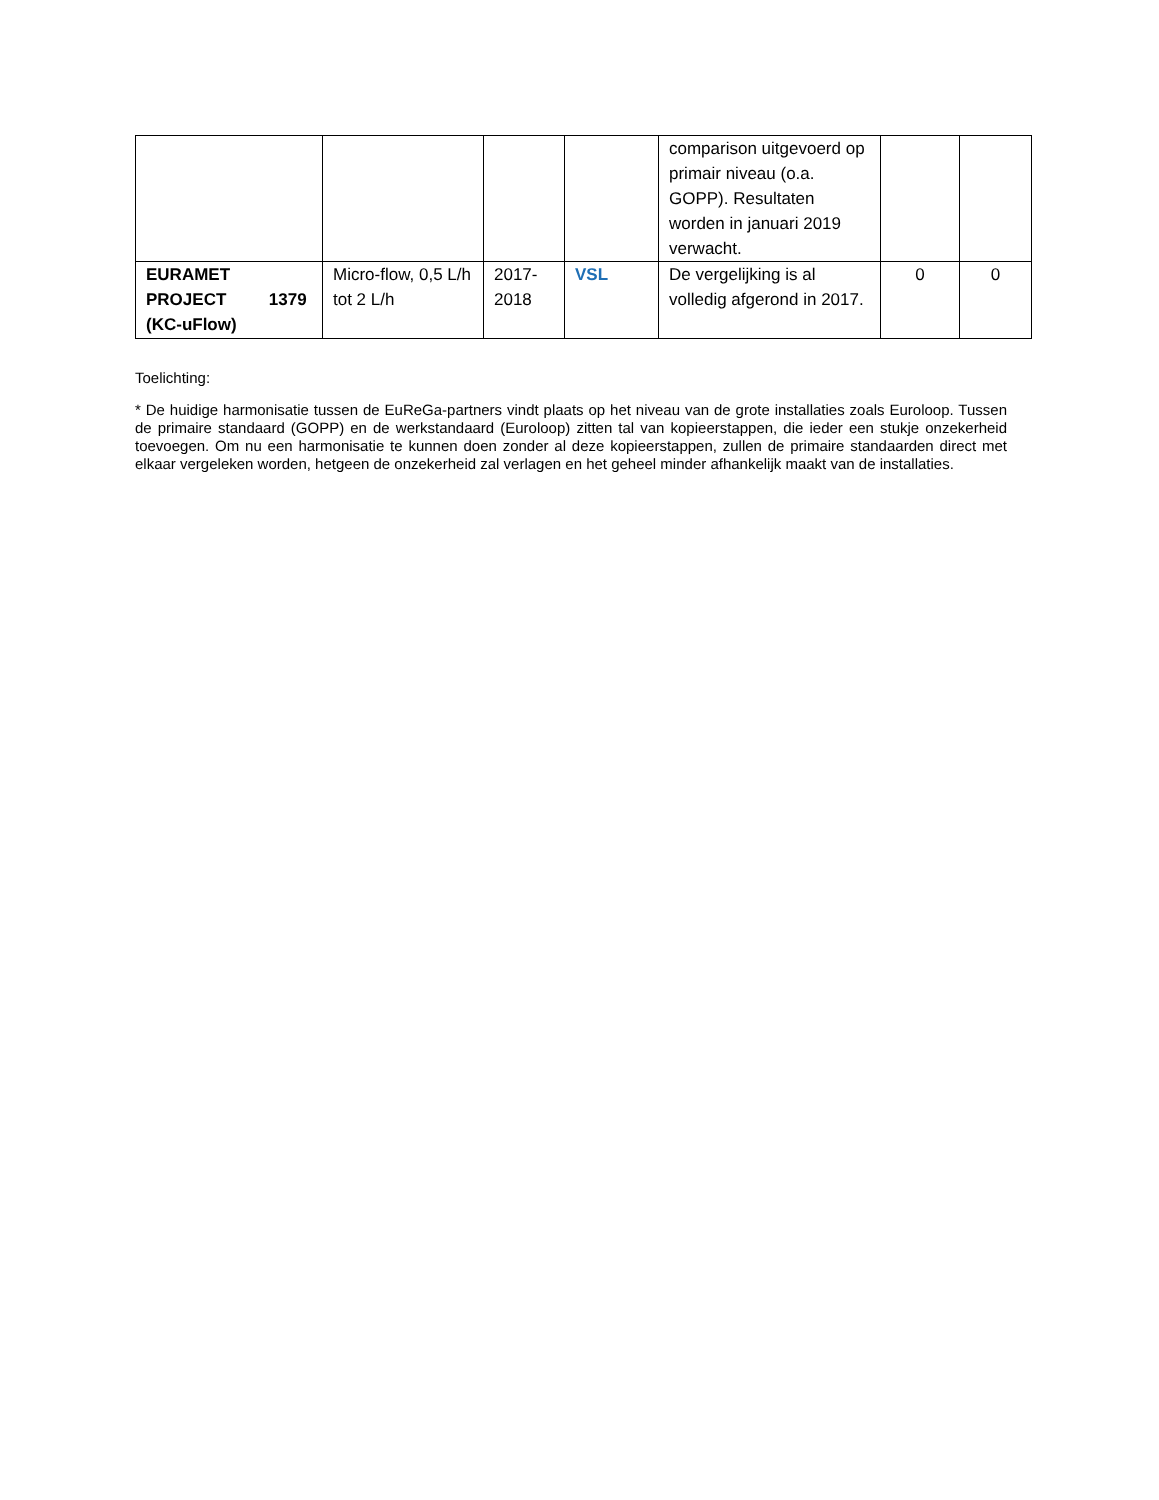| | | | | comparison uitgevoerd op primair niveau (o.a. GOPP). Resultaten worden in januari 2019 verwacht. | | |
| EURAMET PROJECT 1379 (KC-uFlow) | Micro-flow, 0,5 L/h tot 2 L/h | 2017-2018 | VSL | De vergelijking is al volledig afgerond in 2017. | 0 | 0 |
Toelichting:
* De huidige harmonisatie tussen de EuReGa-partners vindt plaats op het niveau van de grote installaties zoals Euroloop. Tussen de primaire standaard (GOPP) en de werkstandaard (Euroloop) zitten tal van kopieerstappen, die ieder een stukje onzekerheid toevoegen. Om nu een harmonisatie te kunnen doen zonder al deze kopieerstappen, zullen de primaire standaarden direct met elkaar vergeleken worden, hetgeen de onzekerheid zal verlagen en het geheel minder afhankelijk maakt van de installaties.